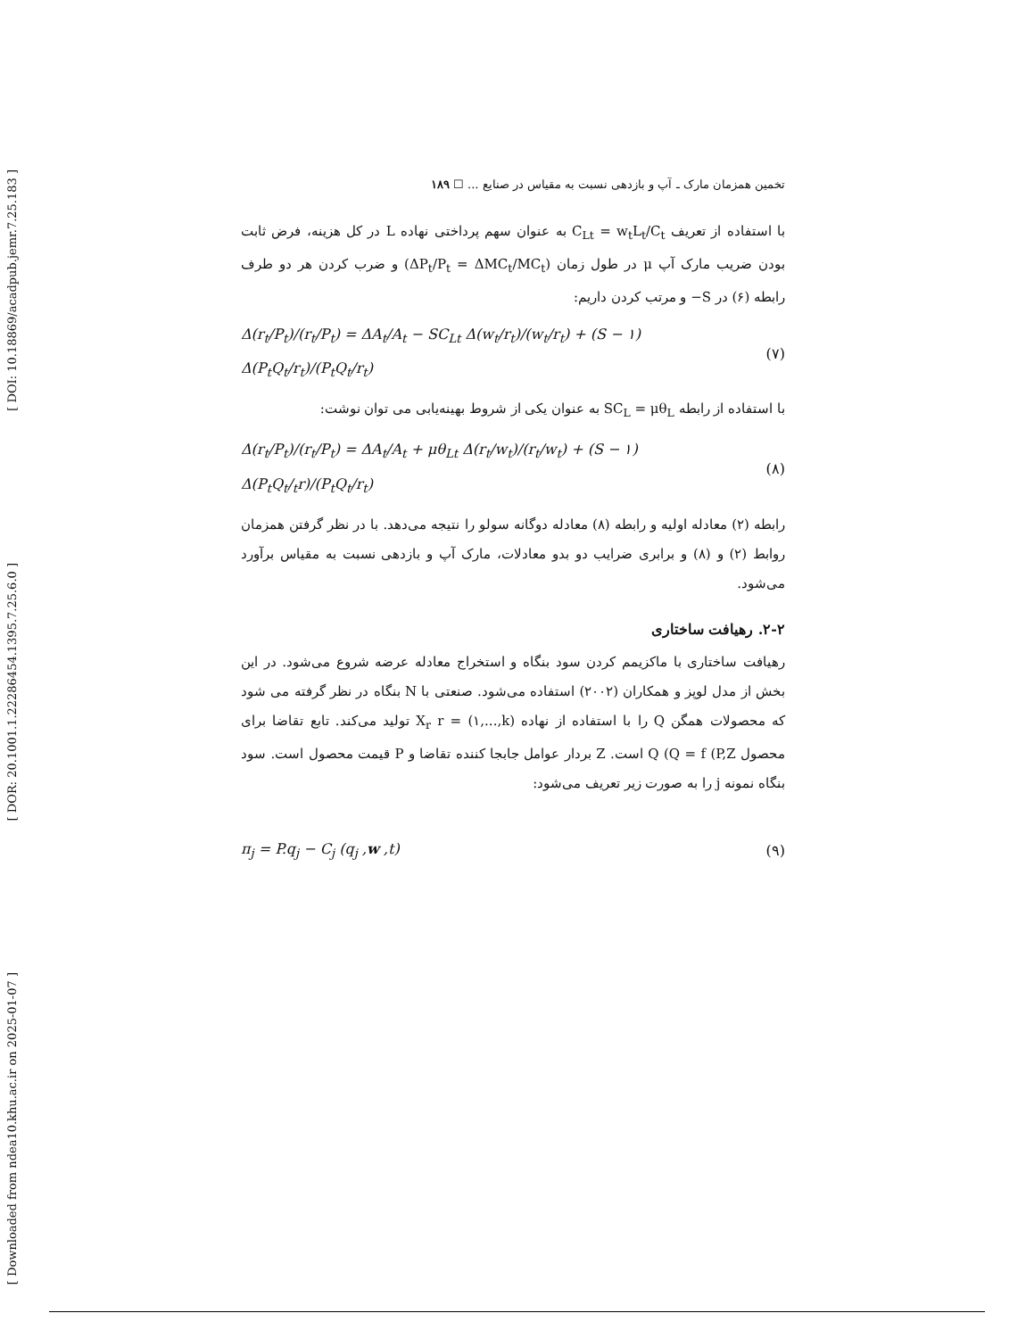[ DOI: 10.18869/acadpub.jemr.7.25.183 ]
[ DOR: 20.1001.1.22286454.1395.7.25.6.0 ]
[ Downloaded from ndea10.khu.ac.ir on 2025-01-07 ]
تخمین همزمان مارک ـ آپ و بازدهی نسبت به مقیاس در صنایع ... ☐ ۱۸۹
با استفاده از تعریف C<sub>Lt</sub> = w<sub>t</sub>L<sub>t</sub>/C<sub>t</sub> به عنوان سهم پرداختی نهاده L در کل هزینه، فرض ثابت بودن ضریب مارک آپ μ در طول زمان (ΔP<sub>t</sub>/P<sub>t</sub> = ΔMC<sub>t</sub>/MC<sub>t</sub>) و ضرب کردن هر دو طرف رابطه (۶) در S− و مرتب کردن داریم:
Δ(r<sub>t</sub>/P<sub>t</sub>)/(r<sub>t</sub>/P<sub>t</sub>) = ΔA<sub>t</sub>/A<sub>t</sub> − SC<sub>Lt</sub> Δ(w<sub>t</sub>/r<sub>t</sub>)/(w<sub>t</sub>/r<sub>t</sub>) + (S − ۱) Δ(P<sub>t</sub>Q<sub>t</sub>/r<sub>t</sub>)/(P<sub>t</sub>Q<sub>t</sub>/r<sub>t</sub>) (۷)
با استفاده از رابطه SC<sub>L</sub> = μθ<sub>L</sub> به عنوان یکی از شروط بهینه‌یابی می توان نوشت:
Δ(r<sub>t</sub>/P<sub>t</sub>)/(r<sub>t</sub>/P<sub>t</sub>) = ΔA<sub>t</sub>/A<sub>t</sub> + μθ<sub>Lt</sub> Δ(r<sub>t</sub>/w<sub>t</sub>)/(r<sub>t</sub>/w<sub>t</sub>) + (S − ۱) Δ(P<sub>t</sub>Q<sub>t</sub>/<sub>t</sub>r)/(P<sub>t</sub>Q<sub>t</sub>/r<sub>t</sub>) (۸)
رابطه (۲) معادله اولیه و رابطه (۸) معادله دوگانه سولو را نتیجه می‌دهد. با در نظر گرفتن همزمان روابط (۲) و (۸) و برابری ضرایب دو بدو معادلات، مارک آپ و بازدهی نسبت به مقیاس برآورد می‌شود.
۲-۲. رهیافت ساختاری
رهیافت ساختاری با ماکزیمم کردن سود بنگاه و استخراج معادله عرضه شروع می‌شود. در این بخش از مدل لوپز و همکاران (۲۰۰۲) استفاده می‌شود. صنعتی با N بنگاه در نظر گرفته می شود که محصولات همگن Q را با استفاده از نهاده X<sub>r</sub> r = (۱,...,k) تولید می‌کند. تابع تقاضا برای محصول Q (Q = f (P,Z است. Z بردار عوامل جابجا کننده تقاضا و P قیمت محصول است. سود بنگاه نمونه j را به صورت زیر تعریف می‌شود:
π<sub>j</sub> = P.q<sub>j</sub> − C<sub>j</sub> (q<sub>j</sub> ,w ,t) (۹)